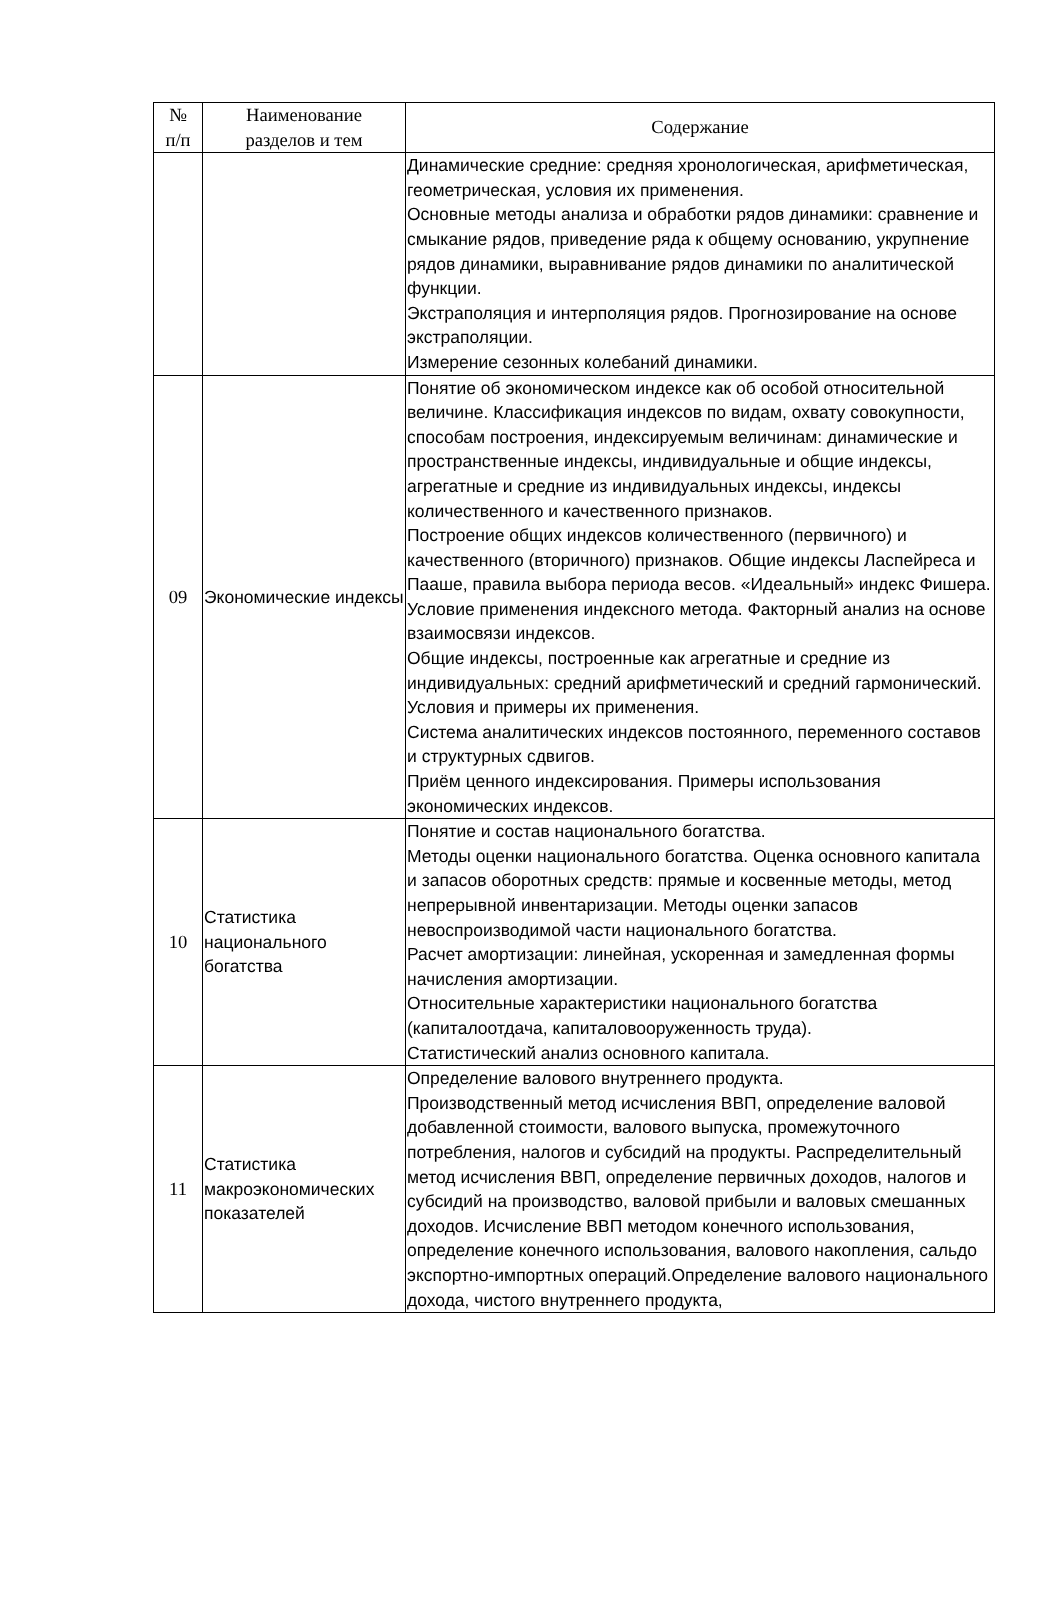| № п/п | Наименование разделов и тем | Содержание |
| --- | --- | --- |
| | | Динамические средние: средняя хронологическая, арифметическая, геометрическая, условия их применения. Основные методы анализа и обработки рядов динамики: сравнение и смыкание рядов, приведение ряда к общему основанию, укрупнение рядов динамики, выравнивание рядов динамики по аналитической функции. Экстраполяция и интерполяция рядов. Прогнозирование на основе экстраполяции. Измерение сезонных колебаний динамики. |
| 09 | Экономические индексы | Понятие об экономическом индексе как об особой относительной величине. Классификация индексов по видам, охвату совокупности, способам построения, индексируемым величинам: динамические и пространственные индексы, индивидуальные и общие индексы, агрегатные и средние из индивидуальных индексы, индексы количественного и качественного признаков. Построение общих индексов количественного (первичного) и качественного (вторичного) признаков. Общие индексы Ласпейреса и Пааше, правила выбора периода весов. «Идеальный» индекс Фишера. Условие применения индексного метода. Факторный анализ на основе взаимосвязи индексов. Общие индексы, построенные как агрегатные и средние из индивидуальных: средний арифметический и средний гармонический. Условия и примеры их применения. Система аналитических индексов постоянного, переменного составов и структурных сдвигов. Приём ценного индексирования. Примеры использования экономических индексов. |
| 10 | Статистика национального богатства | Понятие и состав национального богатства. Методы оценки национального богатства. Оценка основного капитала и запасов оборотных средств: прямые и косвенные методы, метод непрерывной инвентаризации. Методы оценки запасов невоспроизводимой части национального богатства. Расчет амортизации: линейная, ускоренная и замедленная формы начисления амортизации. Относительные характеристики национального богатства (капиталоотдача, капиталовооруженность труда). Статистический анализ основного капитала. |
| 11 | Статистика макроэкономических показателей | Определение валового внутреннего продукта. Производственный метод исчисления ВВП, определение валовой добавленной стоимости, валового выпуска, промежуточного потребления, налогов и субсидий на продукты. Распределительный метод исчисления ВВП, определение первичных доходов, налогов и субсидий на производство, валовой прибыли и валовых смешанных доходов. Исчисление ВВП методом конечного использования, определение конечного использования, валового накопления, сальдо экспортно-импортных операций.Определение валового национального дохода, чистого внутреннего продукта, |